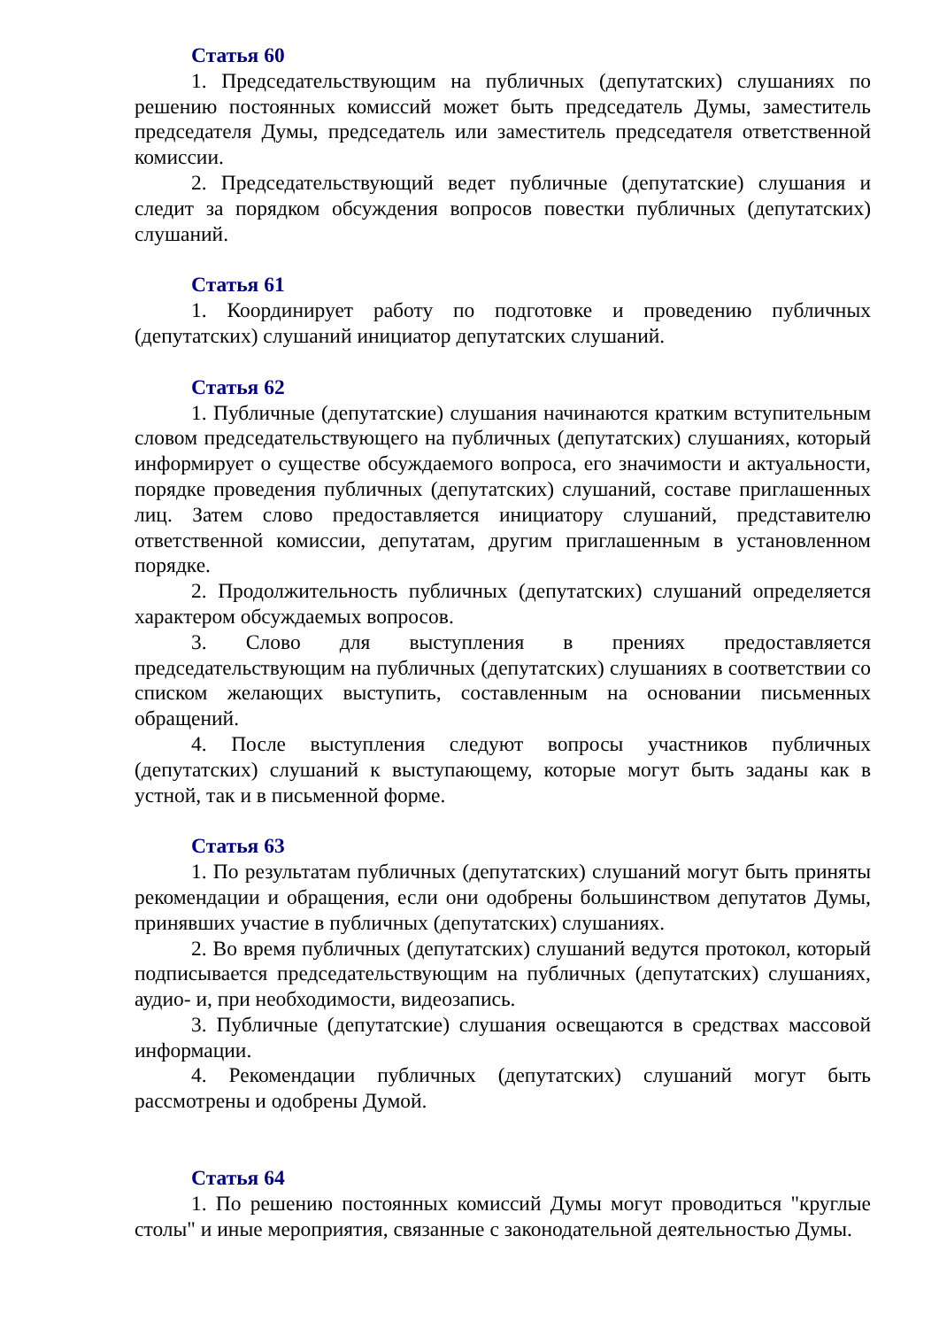Статья 60
1. Председательствующим на публичных (депутатских) слушаниях по решению постоянных комиссий может быть председатель Думы, заместитель председателя Думы, председатель или заместитель председателя ответственной комиссии.
2. Председательствующий ведет публичные (депутатские) слушания и следит за порядком обсуждения вопросов повестки публичных (депутатских) слушаний.
Статья 61
1. Координирует работу по подготовке и проведению публичных (депутатских) слушаний инициатор депутатских слушаний.
Статья 62
1. Публичные (депутатские) слушания начинаются кратким вступительным словом председательствующего на публичных (депутатских) слушаниях, который информирует о существе обсуждаемого вопроса, его значимости и актуальности, порядке проведения публичных (депутатских) слушаний, составе приглашенных лиц. Затем слово предоставляется инициатору слушаний, представителю ответственной комиссии, депутатам, другим приглашенным в установленном порядке.
2. Продолжительность публичных (депутатских) слушаний определяется характером обсуждаемых вопросов.
3. Слово для выступления в прениях предоставляется председательствующим на публичных (депутатских) слушаниях в соответствии со списком желающих выступить, составленным на основании письменных обращений.
4. После выступления следуют вопросы участников публичных (депутатских) слушаний к выступающему, которые могут быть заданы как в устной, так и в письменной форме.
Статья 63
1. По результатам публичных (депутатских) слушаний могут быть приняты рекомендации и обращения, если они одобрены большинством депутатов Думы, принявших участие в публичных (депутатских) слушаниях.
2. Во время публичных (депутатских) слушаний ведутся протокол, который подписывается председательствующим на публичных (депутатских) слушаниях, аудио- и, при необходимости, видеозапись.
3. Публичные (депутатские) слушания освещаются в средствах массовой информации.
4. Рекомендации публичных (депутатских) слушаний могут быть рассмотрены и одобрены Думой.
Статья 64
1. По решению постоянных комиссий Думы могут проводиться "круглые столы" и иные мероприятия, связанные с законодательной деятельностью Думы.